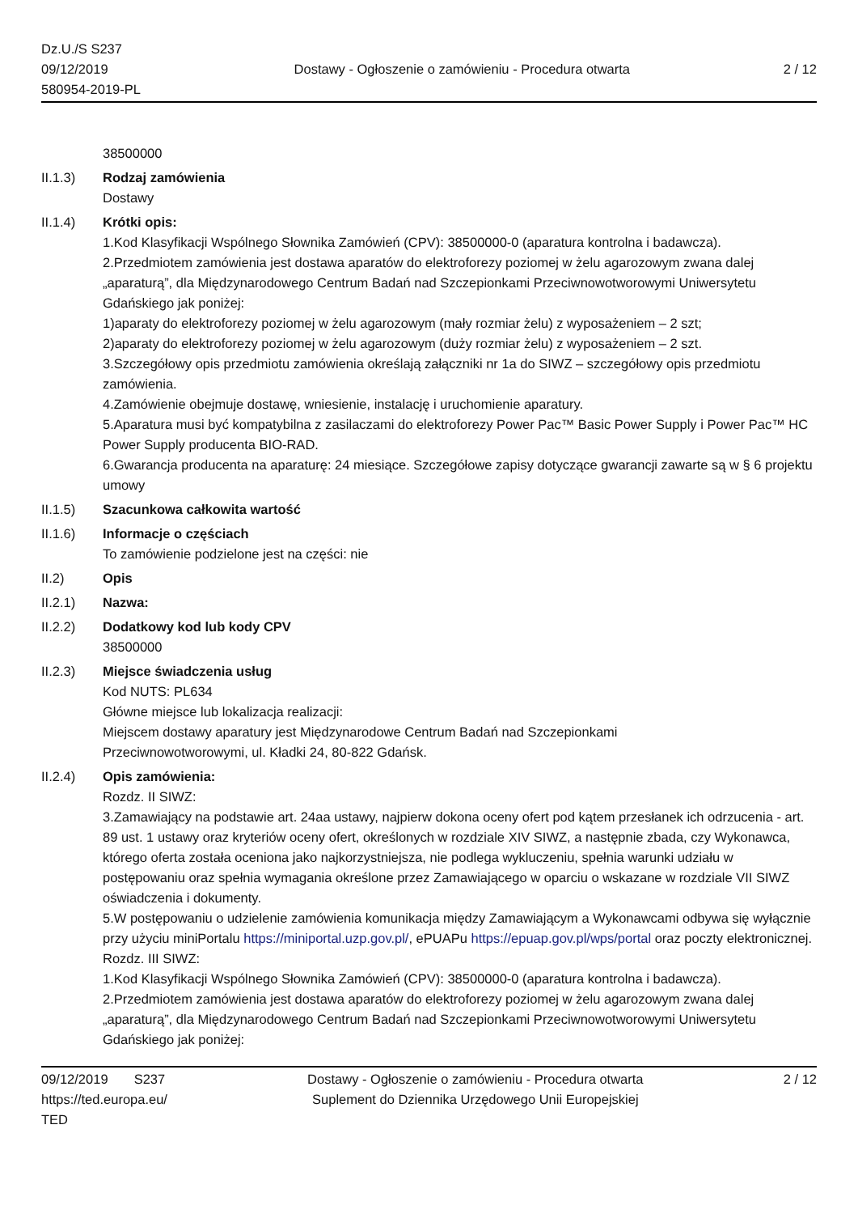Dz.U./S S237
09/12/2019
580954-2019-PL
Dostawy - Ogłoszenie o zamówieniu - Procedura otwarta
2 / 12
38500000
II.1.3) Rodzaj zamówienia
Dostawy
II.1.4) Krótki opis:
1.Kod Klasyfikacji Wspólnego Słownika Zamówień (CPV): 38500000-0 (aparatura kontrolna i badawcza).
2.Przedmiotem zamówienia jest dostawa aparatów do elektroforezy poziomej w żelu agarozowym zwana dalej „aparaturą”, dla Międzynarodowego Centrum Badań nad Szczepionkami Przeciwnowotworowymi Uniwersytetu Gdańskiego jak poniżej:
1)aparaty do elektroforezy poziomej w żelu agarozowym (mały rozmiar żelu) z wyposażeniem – 2 szt;
2)aparaty do elektroforezy poziomej w żelu agarozowym (duży rozmiar żelu) z wyposażeniem – 2 szt.
3.Szczegółowy opis przedmiotu zamówienia określają załączniki nr 1a do SIWZ – szczegółowy opis przedmiotu zamówienia.
4.Zamówienie obejmuje dostawę, wniesienie, instalację i uruchomienie aparatury.
5.Aparatura musi być kompatybilna z zasilaczami do elektroforezy Power Pac™ Basic Power Supply i Power Pac™ HC Power Supply producenta BIO-RAD.
6.Gwarancja producenta na aparaturę: 24 miesiące. Szczegółowe zapisy dotyczące gwarancji zawarte są w § 6 projektu umowy
II.1.5) Szacunkowa całkowita wartość
II.1.6) Informacje o częściach
To zamówienie podzielone jest na części: nie
II.2) Opis
II.2.1) Nazwa:
II.2.2) Dodatkowy kod lub kody CPV
38500000
II.2.3) Miejsce świadczenia usług
Kod NUTS: PL634
Główne miejsce lub lokalizacja realizacji:
Miejscem dostawy aparatury jest Międzynarodowe Centrum Badań nad Szczepionkami
Przeciwnowotworowymi, ul. Kładki 24, 80-822 Gdańsk.
II.2.4) Opis zamówienia:
Rozdz. II SIWZ:
3.Zamawiający na podstawie art. 24aa ustawy, najpierw dokona oceny ofert pod kątem przesłanek ich odrzucenia - art. 89 ust. 1 ustawy oraz kryteriów oceny ofert, określonych w rozdziale XIV SIWZ, a następnie zbada, czy Wykonawca, którego oferta została oceniona jako najkorzystniejsza, nie podlega wykluczeniu, spełnia warunki udziału w postępowaniu oraz spełnia wymagania określone przez Zamawiającego w oparciu o wskazane w rozdziale VII SIWZ oświadczenia i dokumenty.
5.W postępowaniu o udzielenie zamówienia komunikacja między Zamawiającym a Wykonawcami odbywa się wyłącznie przy użyciu miniPortalu https://miniportal.uzp.gov.pl/, ePUAPu https://epuap.gov.pl/wps/portal oraz poczty elektronicznej.
Rozdz. III SIWZ:
1.Kod Klasyfikacji Wspólnego Słownika Zamówień (CPV): 38500000-0 (aparatura kontrolna i badawcza).
2.Przedmiotem zamówienia jest dostawa aparatów do elektroforezy poziomej w żelu agarozowym zwana dalej „aparaturą”, dla Międzynarodowego Centrum Badań nad Szczepionkami Przeciwnowotworowymi Uniwersytetu Gdańskiego jak poniżej:
09/12/2019 S237
https://ted.europa.eu/
TED
Dostawy - Ogłoszenie o zamówieniu - Procedura otwarta
Suplement do Dziennika Urzędowego Unii Europejskiej
2 / 12